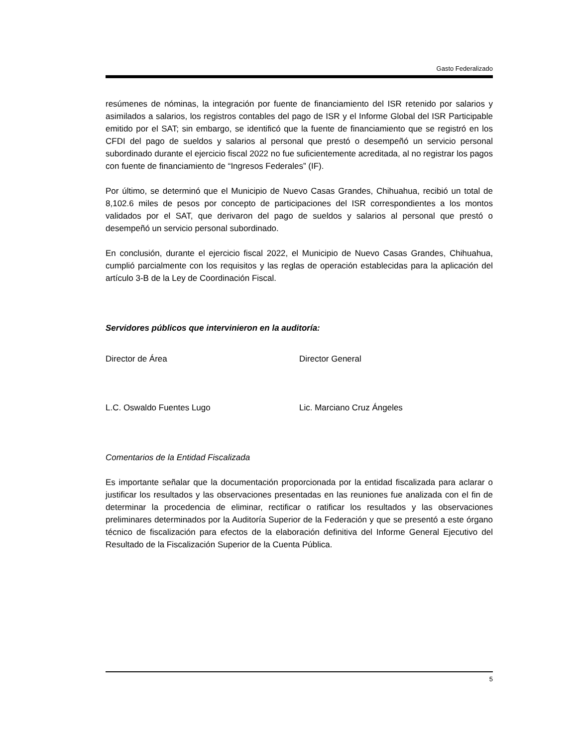Gasto Federalizado
resúmenes de nóminas, la integración por fuente de financiamiento del ISR retenido por salarios y asimilados a salarios, los registros contables del pago de ISR y el Informe Global del ISR Participable emitido por el SAT; sin embargo, se identificó que la fuente de financiamiento que se registró en los CFDI del pago de sueldos y salarios al personal que prestó o desempeñó un servicio personal subordinado durante el ejercicio fiscal 2022 no fue suficientemente acreditada, al no registrar los pagos con fuente de financiamiento de “Ingresos Federales” (IF).
Por último, se determinó que el Municipio de Nuevo Casas Grandes, Chihuahua, recibió un total de 8,102.6 miles de pesos por concepto de participaciones del ISR correspondientes a los montos validados por el SAT, que derivaron del pago de sueldos y salarios al personal que prestó o desempeñó un servicio personal subordinado.
En conclusión, durante el ejercicio fiscal 2022, el Municipio de Nuevo Casas Grandes, Chihuahua, cumplió parcialmente con los requisitos y las reglas de operación establecidas para la aplicación del artículo 3-B de la Ley de Coordinación Fiscal.
Servidores públicos que intervinieron en la auditoría:
Director de Área Director General
L.C. Oswaldo Fuentes Lugo Lic. Marciano Cruz Ángeles
Comentarios de la Entidad Fiscalizada
Es importante señalar que la documentación proporcionada por la entidad fiscalizada para aclarar o justificar los resultados y las observaciones presentadas en las reuniones fue analizada con el fin de determinar la procedencia de eliminar, rectificar o ratificar los resultados y las observaciones preliminares determinados por la Auditoría Superior de la Federación y que se presentó a este órgano técnico de fiscalización para efectos de la elaboración definitiva del Informe General Ejecutivo del Resultado de la Fiscalización Superior de la Cuenta Pública.
5